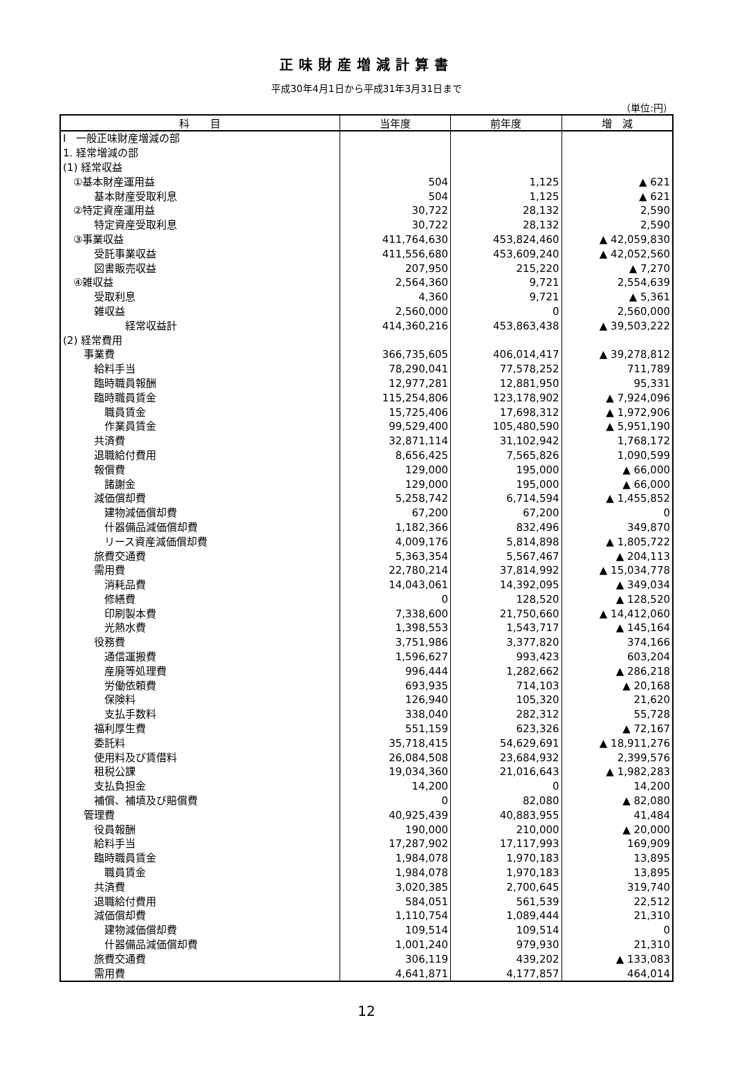正味財産増減計算書
平成30年4月1日から平成31年3月31日まで
（単位:円）
| 科 目 | 当年度 | 前年度 | 増 減 |
| --- | --- | --- | --- |
| Ⅰ 一般正味財産増減の部 | | | |
| 1. 経常増減の部 | | | |
| (1) 経常収益 | | | |
| ①基本財産運用益 | 504 | 1,125 | ▲ 621 |
| 基本財産受取利息 | 504 | 1,125 | ▲ 621 |
| ②特定資産運用益 | 30,722 | 28,132 | 2,590 |
| 特定資産受取利息 | 30,722 | 28,132 | 2,590 |
| ③事業収益 | 411,764,630 | 453,824,460 | ▲ 42,059,830 |
| 受託事業収益 | 411,556,680 | 453,609,240 | ▲ 42,052,560 |
| 図書販売収益 | 207,950 | 215,220 | ▲ 7,270 |
| ④雑収益 | 2,564,360 | 9,721 | 2,554,639 |
| 受取利息 | 4,360 | 9,721 | ▲ 5,361 |
| 雑収益 | 2,560,000 | 0 | 2,560,000 |
| 経常収益計 | 414,360,216 | 453,863,438 | ▲ 39,503,222 |
| (2) 経常費用 | | | |
| 事業費 | 366,735,605 | 406,014,417 | ▲ 39,278,812 |
| 給料手当 | 78,290,041 | 77,578,252 | 711,789 |
| 臨時職員報酬 | 12,977,281 | 12,881,950 | 95,331 |
| 臨時職員賃金 | 115,254,806 | 123,178,902 | ▲ 7,924,096 |
| 職員賃金 | 15,725,406 | 17,698,312 | ▲ 1,972,906 |
| 作業員賃金 | 99,529,400 | 105,480,590 | ▲ 5,951,190 |
| 共済費 | 32,871,114 | 31,102,942 | 1,768,172 |
| 退職給付費用 | 8,656,425 | 7,565,826 | 1,090,599 |
| 報償費 | 129,000 | 195,000 | ▲ 66,000 |
| 諸謝金 | 129,000 | 195,000 | ▲ 66,000 |
| 減価償却費 | 5,258,742 | 6,714,594 | ▲ 1,455,852 |
| 建物減価償却費 | 67,200 | 67,200 | 0 |
| 什器備品減価償却費 | 1,182,366 | 832,496 | 349,870 |
| リース資産減価償却費 | 4,009,176 | 5,814,898 | ▲ 1,805,722 |
| 旅費交通費 | 5,363,354 | 5,567,467 | ▲ 204,113 |
| 需用費 | 22,780,214 | 37,814,992 | ▲ 15,034,778 |
| 消耗品費 | 14,043,061 | 14,392,095 | ▲ 349,034 |
| 修繕費 | 0 | 128,520 | ▲ 128,520 |
| 印刷製本費 | 7,338,600 | 21,750,660 | ▲ 14,412,060 |
| 光熱水費 | 1,398,553 | 1,543,717 | ▲ 145,164 |
| 役務費 | 3,751,986 | 3,377,820 | 374,166 |
| 通信運搬費 | 1,596,627 | 993,423 | 603,204 |
| 産廃等処理費 | 996,444 | 1,282,662 | ▲ 286,218 |
| 労働依頼費 | 693,935 | 714,103 | ▲ 20,168 |
| 保険料 | 126,940 | 105,320 | 21,620 |
| 支払手数料 | 338,040 | 282,312 | 55,728 |
| 福利厚生費 | 551,159 | 623,326 | ▲ 72,167 |
| 委託料 | 35,718,415 | 54,629,691 | ▲ 18,911,276 |
| 使用料及び賃借料 | 26,084,508 | 23,684,932 | 2,399,576 |
| 租税公課 | 19,034,360 | 21,016,643 | ▲ 1,982,283 |
| 支払負担金 | 14,200 | 0 | 14,200 |
| 補償、補填及び賠償費 | 0 | 82,080 | ▲ 82,080 |
| 管理費 | 40,925,439 | 40,883,955 | 41,484 |
| 役員報酬 | 190,000 | 210,000 | ▲ 20,000 |
| 給料手当 | 17,287,902 | 17,117,993 | 169,909 |
| 臨時職員賃金 | 1,984,078 | 1,970,183 | 13,895 |
| 職員賃金 | 1,984,078 | 1,970,183 | 13,895 |
| 共済費 | 3,020,385 | 2,700,645 | 319,740 |
| 退職給付費用 | 584,051 | 561,539 | 22,512 |
| 減価償却費 | 1,110,754 | 1,089,444 | 21,310 |
| 建物減価償却費 | 109,514 | 109,514 | 0 |
| 什器備品減価償却費 | 1,001,240 | 979,930 | 21,310 |
| 旅費交通費 | 306,119 | 439,202 | ▲ 133,083 |
| 需用費 | 4,641,871 | 4,177,857 | 464,014 |
12